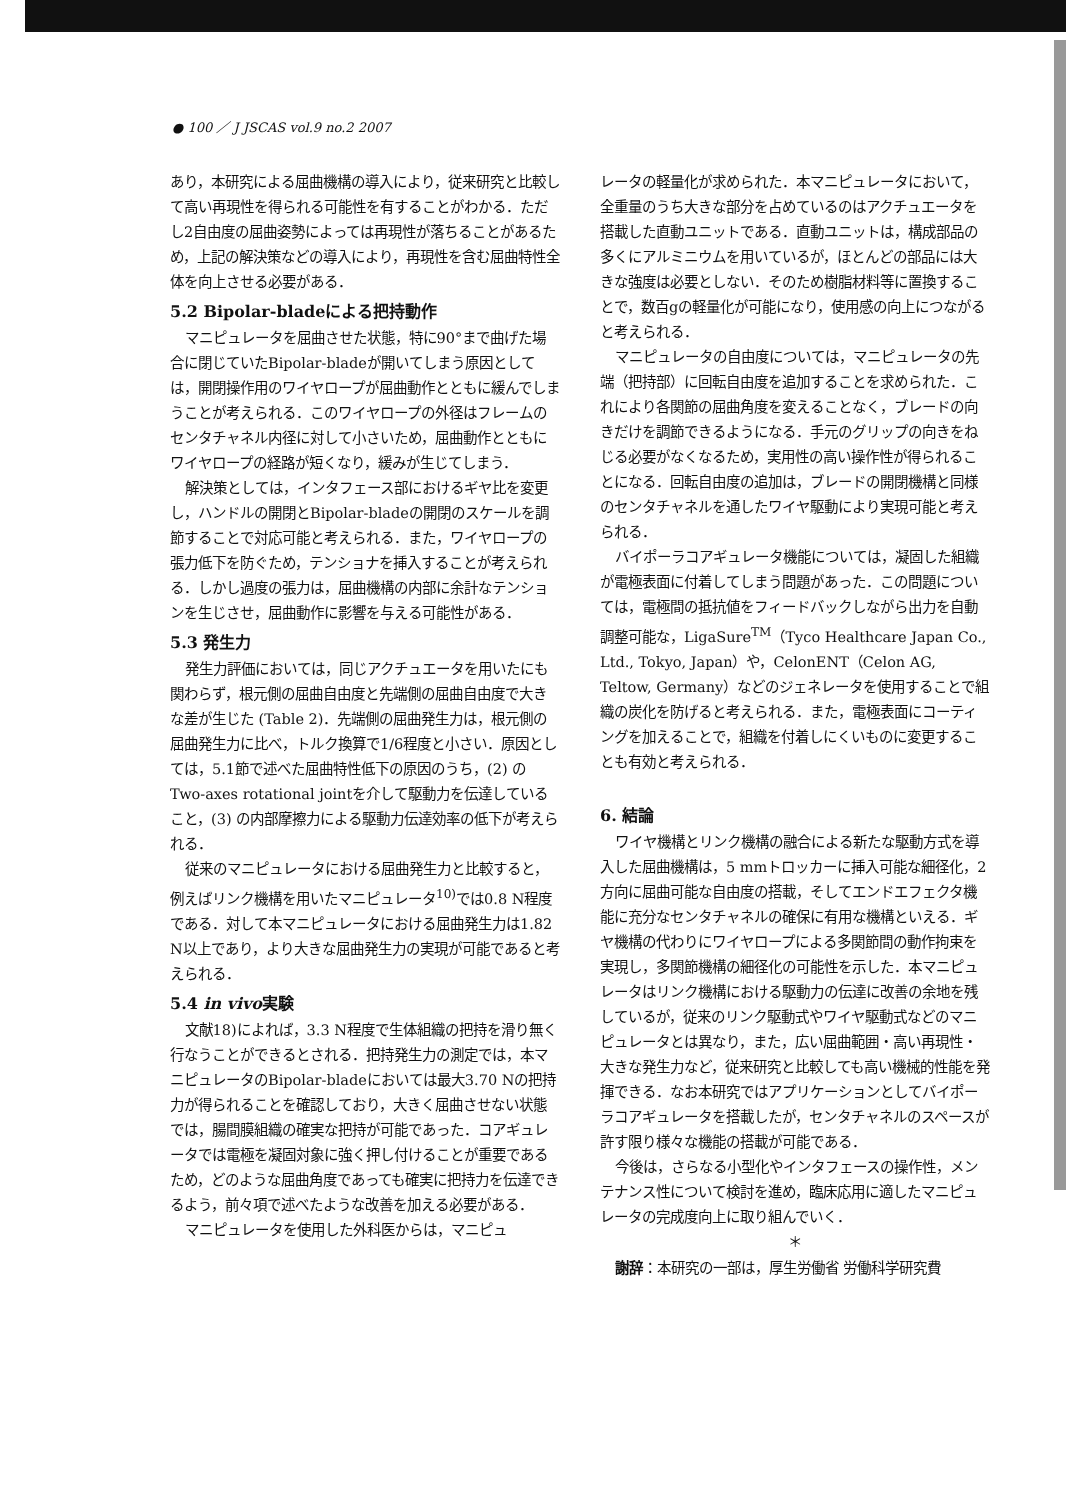● 100 ／ J JSCAS vol.9 no.2 2007
あり，本研究による屈曲機構の導入により，従来研究と比較して高い再現性を得られる可能性を有することがわかる．ただし2自由度の屈曲姿勢によっては再現性が落ちることがあるため，上記の解決策などの導入により，再現性を含む屈曲特性全体を向上させる必要がある．
5.2 Bipolar-bladeによる把持動作
マニピュレータを屈曲させた状態，特に90°まで曲げた場合に閉じていたBipolar-bladeが開いてしまう原因としては，開閉操作用のワイヤロープが屈曲動作とともに緩んでしまうことが考えられる．このワイヤロープの外径はフレームのセンタチャネル内径に対して小さいため，屈曲動作とともにワイヤロープの経路が短くなり，緩みが生じてしまう．
解決策としては，インタフェース部におけるギヤ比を変更し，ハンドルの開閉とBipolar-bladeの開閉のスケールを調節することで対応可能と考えられる．また，ワイヤロープの張力低下を防ぐため，テンショナを挿入することが考えられる．しかし過度の張力は，屈曲機構の内部に余計なテンションを生じさせ，屈曲動作に影響を与える可能性がある．
5.3 発生力
発生力評価においては，同じアクチュエータを用いたにも関わらず，根元側の屈曲自由度と先端側の屈曲自由度で大きな差が生じた (Table 2)．先端側の屈曲発生力は，根元側の屈曲発生力に比べ，トルク換算で1/6程度と小さい．原因としては，5.1節で述べた屈曲特性低下の原因のうち，(2) のTwo-axes rotational jointを介して駆動力を伝達していること，(3) の内部摩擦力による駆動力伝達効率の低下が考えられる．
従来のマニピュレータにおける屈曲発生力と比較すると，例えばリンク機構を用いたマニピュレータ<sup>10)</sup>では0.8 N程度である．対して本マニピュレータにおける屈曲発生力は1.82 N以上であり，より大きな屈曲発生力の実現が可能であると考えられる．
5.4 in vivo実験
文献18)によれば，3.3 N程度で生体組織の把持を滑り無く行なうことができるとされる．把持発生力の測定では，本マニピュレータのBipolar-bladeにおいては最大3.70 Nの把持力が得られることを確認しており，大きく屈曲させない状態では，腸間膜組織の確実な把持が可能であった．コアギュレータでは電極を凝固対象に強く押し付けることが重要であるため，どのような屈曲角度であっても確実に把持力を伝達できるよう，前々項で述べたような改善を加える必要がある．
マニピュレータを使用した外科医からは，マニピュ
レータの軽量化が求められた．本マニピュレータにおいて，全重量のうち大きな部分を占めているのはアクチュエータを搭載した直動ユニットである．直動ユニットは，構成部品の多くにアルミニウムを用いているが，ほとんどの部品には大きな強度は必要としない．そのため樹脂材料等に置換することで，数百gの軽量化が可能になり，使用感の向上につながると考えられる．
マニピュレータの自由度については，マニピュレータの先端（把持部）に回転自由度を追加することを求められた．これにより各関節の屈曲角度を変えることなく，ブレードの向きだけを調節できるようになる．手元のグリップの向きをねじる必要がなくなるため，実用性の高い操作性が得られることになる．回転自由度の追加は，ブレードの開閉機構と同様のセンタチャネルを通したワイヤ駆動により実現可能と考えられる．
バイポーラコアギュレータ機能については，凝固した組織が電極表面に付着してしまう問題があった．この問題については，電極間の抵抗値をフィードバックしながら出力を自動調整可能な，LigaSure<sup>TM</sup>（Tyco Healthcare Japan Co., Ltd., Tokyo, Japan）や，CelonENT（Celon AG, Teltow, Germany）などのジェネレータを使用することで組織の炭化を防げると考えられる．また，電極表面にコーティングを加えることで，組織を付着しにくいものに変更することも有効と考えられる．
6. 結論
ワイヤ機構とリンク機構の融合による新たな駆動方式を導入した屈曲機構は，5 mmトロッカーに挿入可能な細径化，2方向に屈曲可能な自由度の搭載，そしてエンドエフェクタ機能に充分なセンタチャネルの確保に有用な機構といえる．ギヤ機構の代わりにワイヤロープによる多関節間の動作拘束を実現し，多関節機構の細径化の可能性を示した．本マニピュレータはリンク機構における駆動力の伝達に改善の余地を残しているが，従来のリンク駆動式やワイヤ駆動式などのマニピュレータとは異なり，また，広い屈曲範囲・高い再現性・大きな発生力など，従来研究と比較しても高い機械的性能を発揮できる．なお本研究ではアプリケーションとしてバイポーラコアギュレータを搭載したが，センタチャネルのスペースが許す限り様々な機能の搭載が可能である．
今後は，さらなる小型化やインタフェースの操作性，メンテナンス性について検討を進め，臨床応用に適したマニピュレータの完成度向上に取り組んでいく．
＊
謝辞：本研究の一部は，厚生労働省 労働科学研究費